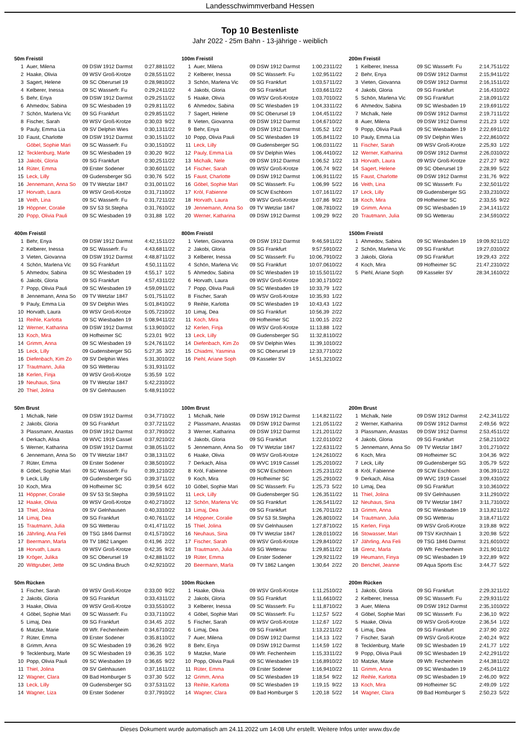Landesschwimmverband Hessen
Top 10 Bestenliste
Jahr 2022 - 25m Bahn - 13-jährige - weiblich
50m Freistil
| 1 | Auer, Milena | 09 DSW 1912 Darmst | 0:27,88 | 11/22 |
| 2 | Haake, Olivia | 09 WSV Groß-Krotze | 0:28,55 | 11/22 |
| 3 | Sagert, Helene | 09 SC Oberursel 19 | 0:28,98 | 10/22 |
| 4 | Kelberer, Inessa | 09 SC Wasserfr. Fu | 0:29,24 | 11/22 |
| 5 | Behr, Enya | 09 DSW 1912 Darmst | 0:29,25 | 11/22 |
| 6 | Ahmedov, Sabina | 09 SC Wiesbaden 19 | 0:29,81 | 11/22 |
| 7 | Schön, Marlena Vic | 09 SG Frankfurt | 0:29,85 | 11/22 |
| 8 | Fischer, Sarah | 09 WSV Groß-Krotze | 0:30,03 | 9/22 |
| 9 | Pauly, Emma Lia | 09 SV Delphin Wies | 0:30,13 | 11/22 |
| 10 | Faust, Charlotte | 09 DSW 1912 Darmst | 0:30,15 | 11/22 |
| | Göbel, Sophie Mari | 09 SC Wasserfr. Fu | 0:30,15 | 10/22 |
| 12 | Tecklenburg, Marle | 09 SC Wiesbaden 19 | 0:30,20 | 9/22 |
| 13 | Jakobi, Gloria | 09 SG Frankfurt | 0:30,25 | 11/22 |
| 14 | Rüter, Emma | 09 Erster Sodener | 0:30,60 | 11/22 |
| 15 | Leck, Lilly | 09 Gudensberger SG | 0:30,76 | 5/22 |
| 16 | Jennemann, Anna So | 09 TV Wetzlar 1847 | 0:31,00 | 11/22 |
| 17 | Horvath, Laura | 09 WSV Groß-Krotze | 0:31,71 | 10/22 |
| 18 | Veith, Lina | 09 SC Wasserfr. Fu | 0:31,72 | 11/22 |
| 19 | Höppner, Coralie | 09 SV 53 St.Stepha | 0:31,76 | 10/22 |
| 20 | Popp, Olivia Pauli | 09 SC Wiesbaden 19 | 0:31,88 | 1/22 |
100m Freistil
| 1 | Auer, Milena | 09 DSW 1912 Darmst | 1:00,23 | 11/22 |
| 2 | Kelberer, Inessa | 09 SC Wasserfr. Fu | 1:02,95 | 11/22 |
| 3 | Schön, Marlena Vic | 09 SG Frankfurt | 1:03,57 | 11/22 |
| 4 | Jakobi, Gloria | 09 SG Frankfurt | 1:03,66 | 11/22 |
| 5 | Haake, Olivia | 09 WSV Groß-Krotze | 1:03,70 | 10/22 |
| 6 | Ahmedov, Sabina | 09 SC Wiesbaden 19 | 1:04,33 | 11/22 |
| 7 | Sagert, Helene | 09 SC Oberursel 19 | 1:04,45 | 11/22 |
| 8 | Vieten, Giovanna | 09 DSW 1912 Darmst | 1:04,67 | 10/22 |
| 9 | Behr, Enya | 09 DSW 1912 Darmst | 1:05,52 | 1/22 |
| 10 | Popp, Olivia Pauli | 09 SC Wiesbaden 19 | 1:05,84 | 11/22 |
| 11 | Leck, Lilly | 09 Gudensberger SG | 1:06,03 | 11/22 |
| 12 | Pauly, Emma Lia | 09 SV Delphin Wies | 1:06,44 | 10/22 |
| 13 | Michalk, Nele | 09 DSW 1912 Darmst | 1:06,52 | 1/22 |
| 14 | Fischer, Sarah | 09 WSV Groß-Krotze | 1:06,74 | 9/22 |
| 15 | Faust, Charlotte | 09 DSW 1912 Darmst | 1:06,91 | 11/22 |
| 16 | Göbel, Sophie Mari | 09 SC Wasserfr. Fu | 1:06,99 | 5/22 |
| 17 | Kròl, Fabienne | 09 SCW Eschborn | 1:07,16 | 11/22 |
| 18 | Horvath, Laura | 09 WSV Groß-Krotze | 1:07,86 | 9/22 |
| 19 | Jennemann, Anna So | 09 TV Wetzlar 1847 | 1:08,78 | 10/22 |
| 20 | Werner, Katharina | 09 DSW 1912 Darmst | 1:09,29 | 9/22 |
200m Freistil
| 1 | Kelberer, Inessa | 09 SC Wasserfr. Fu | 2:14,75 | 11/22 |
| 2 | Behr, Enya | 09 DSW 1912 Darmst | 2:15,94 | 11/22 |
| 3 | Vieten, Giovanna | 09 DSW 1912 Darmst | 2:16,15 | 11/22 |
| 4 | Jakobi, Gloria | 09 SG Frankfurt | 2:16,43 | 10/22 |
| 5 | Schön, Marlena Vic | 09 SG Frankfurt | 2:18,09 | 11/22 |
| 6 | Ahmedov, Sabina | 09 SC Wiesbaden 19 | 2:19,69 | 11/22 |
| 7 | Michalk, Nele | 09 DSW 1912 Darmst | 2:19,71 | 11/22 |
| 8 | Auer, Milena | 09 DSW 1912 Darmst | 2:21,23 | 1/22 |
| 9 | Popp, Olivia Pauli | 09 SC Wiesbaden 19 | 2:22,69 | 11/22 |
| 10 | Pauly, Emma Lia | 09 SV Delphin Wies | 2:22,86 | 10/22 |
| 11 | Fischer, Sarah | 09 WSV Groß-Krotze | 2:25,93 | 1/22 |
| 12 | Werner, Katharina | 09 DSW 1912 Darmst | 2:26,03 | 10/22 |
| 13 | Horvath, Laura | 09 WSV Groß-Krotze | 2:27,27 | 9/22 |
| 14 | Sagert, Helene | 09 SC Oberursel 19 | 2:28,99 | 5/22 |
| 15 | Faust, Charlotte | 09 DSW 1912 Darmst | 2:31,76 | 9/22 |
| 16 | Veith, Lina | 09 SC Wasserfr. Fu | 2:32,50 | 11/22 |
| 17 | Leck, Lilly | 09 Gudensberger SG | 2:33,23 | 10/22 |
| 18 | Koch, Mira | 09 Hofheimer SC | 2:33,55 | 9/22 |
| 19 | Grimm, Anna | 09 SC Wiesbaden 19 | 2:34,14 | 11/22 |
| 20 | Trautmann, Julia | 09 SG Wetterau | 2:34,59 | 10/22 |
400m Freistil
| 1 | Behr, Enya | 09 DSW 1912 Darmst | 4:42,15 | 11/22 |
| 2 | Kelberer, Inessa | 09 SC Wasserfr. Fu | 4:43,68 | 11/22 |
| 3 | Vieten, Giovanna | 09 DSW 1912 Darmst | 4:48,87 | 11/22 |
| 4 | Schön, Marlena Vic | 09 SG Frankfurt | 4:50,11 | 11/22 |
| 5 | Ahmedov, Sabina | 09 SC Wiesbaden 19 | 4:55,17 | 1/22 |
| 6 | Jakobi, Gloria | 09 SG Frankfurt | 4:57,43 | 11/22 |
| 7 | Popp, Olivia Pauli | 09 SC Wiesbaden 19 | 4:59,09 | 11/22 |
| 8 | Jennemann, Anna So | 09 TV Wetzlar 1847 | 5:01,75 | 11/22 |
| 9 | Pauly, Emma Lia | 09 SV Delphin Wies | 5:01,84 | 10/22 |
| 10 | Horvath, Laura | 09 WSV Groß-Krotze | 5:05,72 | 10/22 |
| 11 | Reihle, Karlotta | 09 SC Wiesbaden 19 | 5:08,94 | 11/22 |
| 12 | Werner, Katharina | 09 DSW 1912 Darmst | 5:13,90 | 10/22 |
| 13 | Koch, Mira | 09 Hofheimer SC | 5:23,01 | 9/22 |
| 14 | Grimm, Anna | 09 SC Wiesbaden 19 | 5:24,76 | 11/22 |
| 15 | Leck, Lilly | 09 Gudensberger SG | 5:27,35 | 3/22 |
| 16 | Diefenbach, Kim Zo | 09 SV Delphin Wies | 5:31,30 | 10/22 |
| 17 | Trautmann, Julia | 09 SG Wetterau | 5:31,93 | 11/22 |
| 18 | Kerlen, Finja | 09 WSV Groß-Krotze | 5:35,59 | 1/22 |
| 19 | Neuhaus, Sina | 09 TV Wetzlar 1847 | 5:42,23 | 10/22 |
| 20 | Thiel, Jolina | 09 SV Gelnhausen | 5:48,91 | 10/22 |
800m Freistil
| 1 | Vieten, Giovanna | 09 DSW 1912 Darmst | 9:46,59 | 11/22 |
| 2 | Jakobi, Gloria | 09 SG Frankfurt | 9:57,59 | 10/22 |
| 3 | Kelberer, Inessa | 09 SC Wasserfr. Fu | 10:06,79 | 10/22 |
| 4 | Schön, Marlena Vic | 09 SG Frankfurt | 10:07,06 | 10/22 |
| 5 | Ahmedov, Sabina | 09 SC Wiesbaden 19 | 10:15,50 | 11/22 |
| 6 | Horvath, Laura | 09 WSV Groß-Krotze | 10:30,17 | 10/22 |
| 7 | Popp, Olivia Pauli | 09 SC Wiesbaden 19 | 10:33,79 | 1/22 |
| 8 | Fischer, Sarah | 09 WSV Groß-Krotze | 10:35,93 | 1/22 |
| 9 | Reihle, Karlotta | 09 SC Wiesbaden 19 | 10:43,43 | 1/22 |
| 10 | Limaj, Dea | 09 SG Frankfurt | 10:56,39 | 2/22 |
| 11 | Koch, Mira | 09 Hofheimer SC | 11:00,15 | 2/22 |
| 12 | Kerlen, Finja | 09 WSV Groß-Krotze | 11:13,88 | 1/22 |
| 13 | Leck, Lilly | 09 Gudensberger SG | 11:32,81 | 10/22 |
| 14 | Diefenbach, Kim Zo | 09 SV Delphin Wies | 11:39,10 | 10/22 |
| 15 | Chiadmi, Yasmina | 09 SC Oberursel 19 | 12:33,77 | 10/22 |
| 16 | Piehl, Ariane Soph | 09 Kasseler SV | 14:51,32 | 10/22 |
1500m Freistil
| 1 | Ahmedov, Sabina | 09 SC Wiesbaden 19 | 19:09,92 | 11/22 |
| 2 | Schön, Marlena Vic | 09 SG Frankfurt | 19:27,03 | 10/22 |
| 3 | Jakobi, Gloria | 09 SG Frankfurt | 19:29,43 | 2/22 |
| 4 | Koch, Mira | 09 Hofheimer SC | 21:47,23 | 10/22 |
| 5 | Piehl, Ariane Soph | 09 Kasseler SV | 28:34,16 | 10/22 |
50m Brust
| 1 | Michalk, Nele | 09 DSW 1912 Darmst | 0:34,77 | 10/22 |
| 2 | Jakobi, Gloria | 09 SG Frankfurt | 0:37,72 | 11/22 |
| 3 | Plassmann, Anastas | 09 DSW 1912 Darmst | 0:37,79 | 10/22 |
| 4 | Derkach, Alisa | 09 WVC 1919 Cassel | 0:37,92 | 10/22 |
| 5 | Werner, Katharina | 09 DSW 1912 Darmst | 0:38,05 | 11/22 |
| 6 | Jennemann, Anna So | 09 TV Wetzlar 1847 | 0:38,13 | 11/22 |
| 7 | Rüter, Emma | 09 Erster Sodener | 0:38,50 | 10/22 |
| 8 | Göbel, Sophie Mari | 09 SC Wasserfr. Fu | 0:39,12 | 10/22 |
| 9 | Leck, Lilly | 09 Gudensberger SG | 0:39,37 | 11/22 |
| 10 | Koch, Mira | 09 Hofheimer SC | 0:39,54 | 6/22 |
| 11 | Höppner, Coralie | 09 SV 53 St.Stepha | 0:39,59 | 11/22 |
| 12 | Haake, Olivia | 09 WSV Groß-Krotze | 0:40,27 | 10/22 |
| 13 | Thiel, Jolina | 09 SV Gelnhausen | 0:40,33 | 10/22 |
| 14 | Limaj, Dea | 09 SG Frankfurt | 0:40,76 | 11/22 |
| 15 | Trautmann, Julia | 09 SG Wetterau | 0:41,47 | 11/22 |
| 16 | Jährling, Ana Feli | 09 TSG 1846 Darmst | 0:41,57 | 10/22 |
| 17 | Beermann, Marla | 09 TV 1862 Langen | 0:41,96 | 2/22 |
| 18 | Horvath, Laura | 09 WSV Groß-Krotze | 0:42,35 | 9/22 |
| 19 | Kröger, Julika | 09 SC Oberursel 19 | 0:42,88 | 11/22 |
| 20 | Wittgruber, Jette | 09 SC Undina Bruch | 0:42,92 | 10/22 |
100m Brust
| 1 | Michalk, Nele | 09 DSW 1912 Darmst | 1:14,82 | 11/22 |
| 2 | Plassmann, Anastas | 09 DSW 1912 Darmst | 1:21,05 | 11/22 |
| 3 | Werner, Katharina | 09 DSW 1912 Darmst | 1:21,20 | 11/22 |
| 4 | Jakobi, Gloria | 09 SG Frankfurt | 1:22,01 | 10/22 |
| 5 | Jennemann, Anna So | 09 TV Wetzlar 1847 | 1:22,63 | 11/22 |
| 6 | Haake, Olivia | 09 WSV Groß-Krotze | 1:24,26 | 10/22 |
| 7 | Derkach, Alisa | 09 WVC 1919 Cassel | 1:25,20 | 10/22 |
| 8 | Kròl, Fabienne | 09 SCW Eschborn | 1:25,23 | 11/22 |
| 9 | Koch, Mira | 09 Hofheimer SC | 1:25,29 | 10/22 |
| 10 | Göbel, Sophie Mari | 09 SC Wasserfr. Fu | 1:25,73 | 5/22 |
| 11 | Leck, Lilly | 09 Gudensberger SG | 1:26,35 | 11/22 |
| 12 | Schön, Marlena Vic | 09 SG Frankfurt | 1:26,54 | 11/22 |
| 13 | Limaj, Dea | 09 SG Frankfurt | 1:26,70 | 11/22 |
| 14 | Höppner, Coralie | 09 SV 53 St.Stepha | 1:26,80 | 10/22 |
| 15 | Thiel, Jolina | 09 SV Gelnhausen | 1:27,87 | 10/22 |
| 16 | Neuhaus, Sina | 09 TV Wetzlar 1847 | 1:28,01 | 10/22 |
| 17 | Fischer, Sarah | 09 WSV Groß-Krotze | 1:29,84 | 10/22 |
| 18 | Trautmann, Julia | 09 SG Wetterau | 1:29,85 | 11/22 |
| 19 | Rüter, Emma | 09 Erster Sodener | 1:29,92 | 11/22 |
| 20 | Beermann, Marla | 09 TV 1862 Langen | 1:30,64 | 2/22 |
200m Brust
| 1 | Michalk, Nele | 09 DSW 1912 Darmst | 2:42,34 | 11/22 |
| 2 | Werner, Katharina | 09 DSW 1912 Darmst | 2:49,56 | 9/22 |
| 3 | Plassmann, Anastas | 09 DSW 1912 Darmst | 2:53,45 | 11/22 |
| 4 | Jakobi, Gloria | 09 SG Frankfurt | 2:58,21 | 10/22 |
| 5 | Jennemann, Anna So | 09 TV Wetzlar 1847 | 3:01,27 | 10/22 |
| 6 | Koch, Mira | 09 Hofheimer SC | 3:04,36 | 9/22 |
| 7 | Leck, Lilly | 09 Gudensberger SG | 3:05,79 | 5/22 |
| 8 | Kròl, Fabienne | 09 SCW Eschborn | 3:06,39 | 11/22 |
| 9 | Derkach, Alisa | 09 WVC 1919 Cassel | 3:09,43 | 10/22 |
| 10 | Limaj, Dea | 09 SG Frankfurt | 3:10,36 | 10/22 |
| 11 | Thiel, Jolina | 09 SV Gelnhausen | 3:11,29 | 10/22 |
| 12 | Neuhaus, Sina | 09 TV Wetzlar 1847 | 3:11,73 | 10/22 |
| 13 | Grimm, Anna | 09 SC Wiesbaden 19 | 3:13,82 | 11/22 |
| 14 | Trautmann, Julia | 09 SG Wetterau | 3:18,47 | 11/22 |
| 15 | Kerlen, Finja | 09 WSV Groß-Krotze | 3:19,88 | 9/22 |
| 16 | Stowasser, Mari | 09 TSV Kirchhain 1 | 3:20,98 | 5/22 |
| 17 | Jährling, Ana Feli | 09 TSG 1846 Darmst | 3:21,60 | 10/22 |
| 18 | Grenz, Marla | 09 Wfr. Fechenheim | 3:21,90 | 11/22 |
| 19 | Heumann, Finya | 09 SC Wiesbaden 19 | 3:22,89 | 9/22 |
| 20 | Benchel, Jeanne | 09 Aqua Sports Esc | 3:44,77 | 5/22 |
50m Rücken
| 1 | Fischer, Sarah | 09 WSV Groß-Krotze | 0:33,00 | 9/22 |
| 2 | Jakobi, Gloria | 09 SG Frankfurt | 0:33,43 | 11/22 |
| 3 | Haake, Olivia | 09 WSV Groß-Krotze | 0:33,55 | 10/22 |
| 4 | Göbel, Sophie Mari | 09 SC Wasserfr. Fu | 0:33,71 | 10/22 |
| 5 | Limaj, Dea | 09 SG Frankfurt | 0:34,45 | 2/22 |
| 6 | Matzke, Marie | 09 Wfr. Fechenheim | 0:34,67 | 10/22 |
| 7 | Rüter, Emma | 09 Erster Sodener | 0:35,81 | 10/22 |
| 8 | Grimm, Anna | 09 SC Wiesbaden 19 | 0:36,26 | 9/22 |
| 9 | Tecklenburg, Marle | 09 SC Wiesbaden 19 | 0:36,35 | 1/22 |
| 10 | Popp, Olivia Pauli | 09 SC Wiesbaden 19 | 0:36,65 | 9/22 |
| 11 | Thiel, Jolina | 09 SV Gelnhausen | 0:37,16 | 11/22 |
| 12 | Wagner, Clara | 09 Bad Homburger S | 0:37,30 | 5/22 |
| 13 | Leck, Lilly | 09 Gudensberger SG | 0:37,53 | 11/22 |
| 14 | Wagner, Liza | 09 Erster Sodener | 0:37,79 | 10/22 |
100m Rücken
| 1 | Haake, Olivia | 09 WSV Groß-Krotze | 1:11,25 | 10/22 |
| 2 | Jakobi, Gloria | 09 SG Frankfurt | 1:11,66 | 10/22 |
| 3 | Kelberer, Inessa | 09 SC Wasserfr. Fu | 1:11,87 | 10/22 |
| 4 | Göbel, Sophie Mari | 09 SC Wasserfr. Fu | 1:12,57 | 5/22 |
| 5 | Fischer, Sarah | 09 WSV Groß-Krotze | 1:12,67 | 1/22 |
| 6 | Limaj, Dea | 09 SG Frankfurt | 1:13,22 | 11/22 |
| 7 | Auer, Milena | 09 DSW 1912 Darmst | 1:14,13 | 1/22 |
| 8 | Behr, Enya | 09 DSW 1912 Darmst | 1:14,59 | 1/22 |
| 9 | Matzke, Marie | 09 Wfr. Fechenheim | 1:15,33 | 11/22 |
| 10 | Popp, Olivia Pauli | 09 SC Wiesbaden 19 | 1:16,89 | 10/22 |
| 11 | Rüter, Emma | 09 Erster Sodener | 1:16,94 | 10/22 |
| 12 | Grimm, Anna | 09 SC Wiesbaden 19 | 1:18,54 | 9/22 |
| 13 | Reihle, Karlotta | 09 SC Wiesbaden 19 | 1:19,15 | 9/22 |
| 14 | Wagner, Clara | 09 Bad Homburger S | 1:20,18 | 5/22 |
200m Rücken
| 1 | Jakobi, Gloria | 09 SG Frankfurt | 2:29,32 | 11/22 |
| 2 | Kelberer, Inessa | 09 SC Wasserfr. Fu | 2:29,93 | 11/22 |
| 3 | Auer, Milena | 09 DSW 1912 Darmst | 2:35,10 | 10/22 |
| 4 | Göbel, Sophie Mari | 09 SC Wasserfr. Fu | 2:36,10 | 9/22 |
| 5 | Haake, Olivia | 09 WSV Groß-Krotze | 2:36,54 | 1/22 |
| 6 | Limaj, Dea | 09 SG Frankfurt | 2:37,90 | 2/22 |
| 7 | Fischer, Sarah | 09 WSV Groß-Krotze | 2:40,24 | 9/22 |
| 8 | Tecklenburg, Marle | 09 SC Wiesbaden 19 | 2:41,77 | 1/22 |
| 9 | Popp, Olivia Pauli | 09 SC Wiesbaden 19 | 2:42,29 | 11/22 |
| 10 | Matzke, Marie | 09 Wfr. Fechenheim | 2:44,38 | 11/22 |
| 11 | Grimm, Anna | 09 SC Wiesbaden 19 | 2:45,04 | 11/22 |
| 12 | Reihle, Karlotta | 09 SC Wiesbaden 19 | 2:46,00 | 9/22 |
| 13 | Koch, Mira | 09 Hofheimer SC | 2:49,09 | 1/22 |
| 14 | Wagner, Clara | 09 Bad Homburger S | 2:50,23 | 5/22 |
Dieses Dokument wurde automatisch am 24.11.2022 um 14:08 Uhr erstellt. Weitere Infos unter www.dsv.de